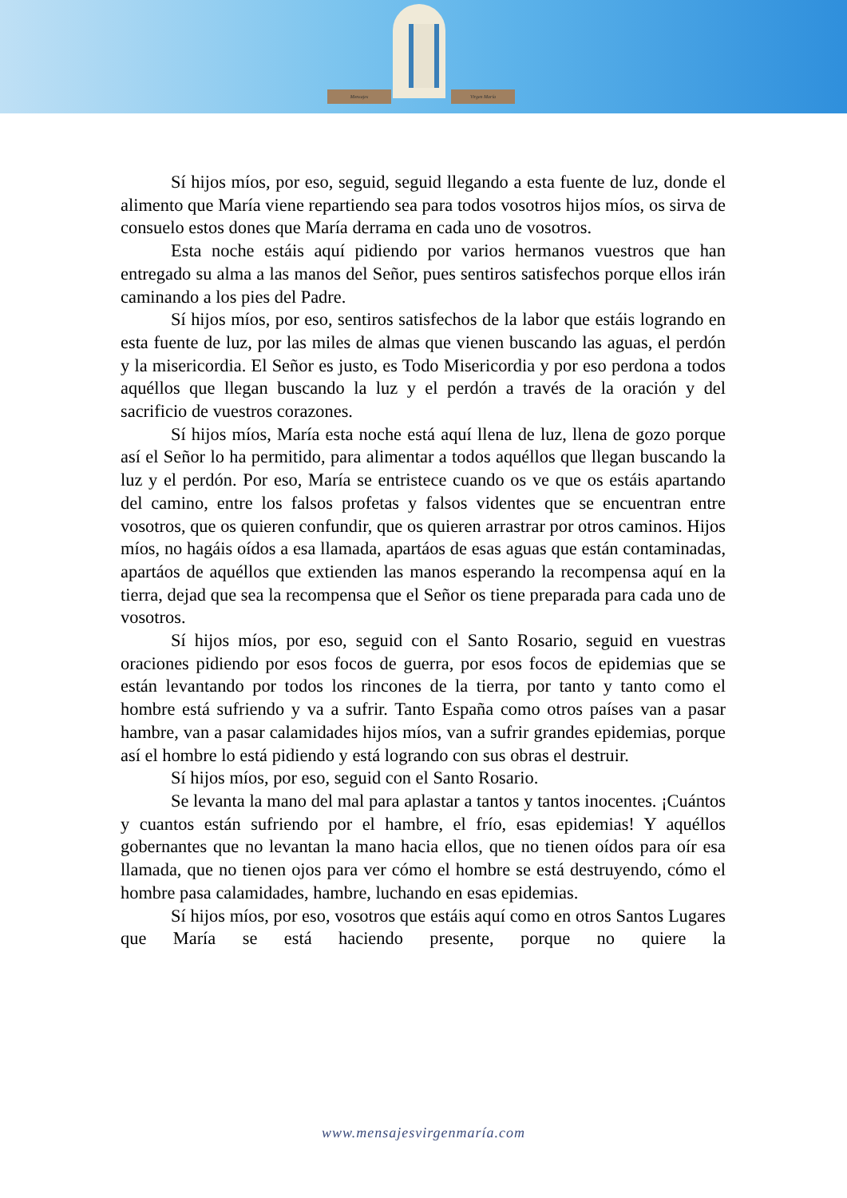Mensajes Virgen María
Sí hijos míos, por eso, seguid, seguid llegando a esta fuente de luz, donde el alimento que María viene repartiendo sea para todos vosotros hijos míos, os sirva de consuelo estos dones que María derrama en cada uno de vosotros.
Esta noche estáis aquí pidiendo por varios hermanos vuestros que han entregado su alma a las manos del Señor, pues sentiros satisfechos porque ellos irán caminando a los pies del Padre.
Sí hijos míos, por eso, sentiros satisfechos de la labor que estáis logrando en esta fuente de luz, por las miles de almas que vienen buscando las aguas, el perdón y la misericordia. El Señor es justo, es Todo Misericordia y por eso perdona a todos aquéllos que llegan buscando la luz y el perdón a través de la oración y del sacrificio de vuestros corazones.
Sí hijos míos, María esta noche está aquí llena de luz, llena de gozo porque así el Señor lo ha permitido, para alimentar a todos aquéllos que llegan buscando la luz y el perdón. Por eso, María se entristece cuando os ve que os estáis apartando del camino, entre los falsos profetas y falsos videntes que se encuentran entre vosotros, que os quieren confundir, que os quieren arrastrar por otros caminos. Hijos míos, no hagáis oídos a esa llamada, apartáos de esas aguas que están contaminadas, apartáos de aquéllos que extienden las manos esperando la recompensa aquí en la tierra, dejad que sea la recompensa que el Señor os tiene preparada para cada uno de vosotros.
Sí hijos míos, por eso, seguid con el Santo Rosario, seguid en vuestras oraciones pidiendo por esos focos de guerra, por esos focos de epidemias que se están levantando por todos los rincones de la tierra, por tanto y tanto como el hombre está sufriendo y va a sufrir. Tanto España como otros países van a pasar hambre, van a pasar calamidades hijos míos, van a sufrir grandes epidemias, porque así el hombre lo está pidiendo y está logrando con sus obras el destruir.
Sí hijos míos, por eso, seguid con el Santo Rosario.
Se levanta la mano del mal para aplastar a tantos y tantos inocentes. ¡Cuántos y cuantos están sufriendo por el hambre, el frío, esas epidemias! Y aquéllos gobernantes que no levantan la mano hacia ellos, que no tienen oídos para oír esa llamada, que no tienen ojos para ver cómo el hombre se está destruyendo, cómo el hombre pasa calamidades, hambre, luchando en esas epidemias.
Sí hijos míos, por eso, vosotros que estáis aquí como en otros Santos Lugares que María se está haciendo presente, porque no quiere la
www.mensajesvirgenmaría.com